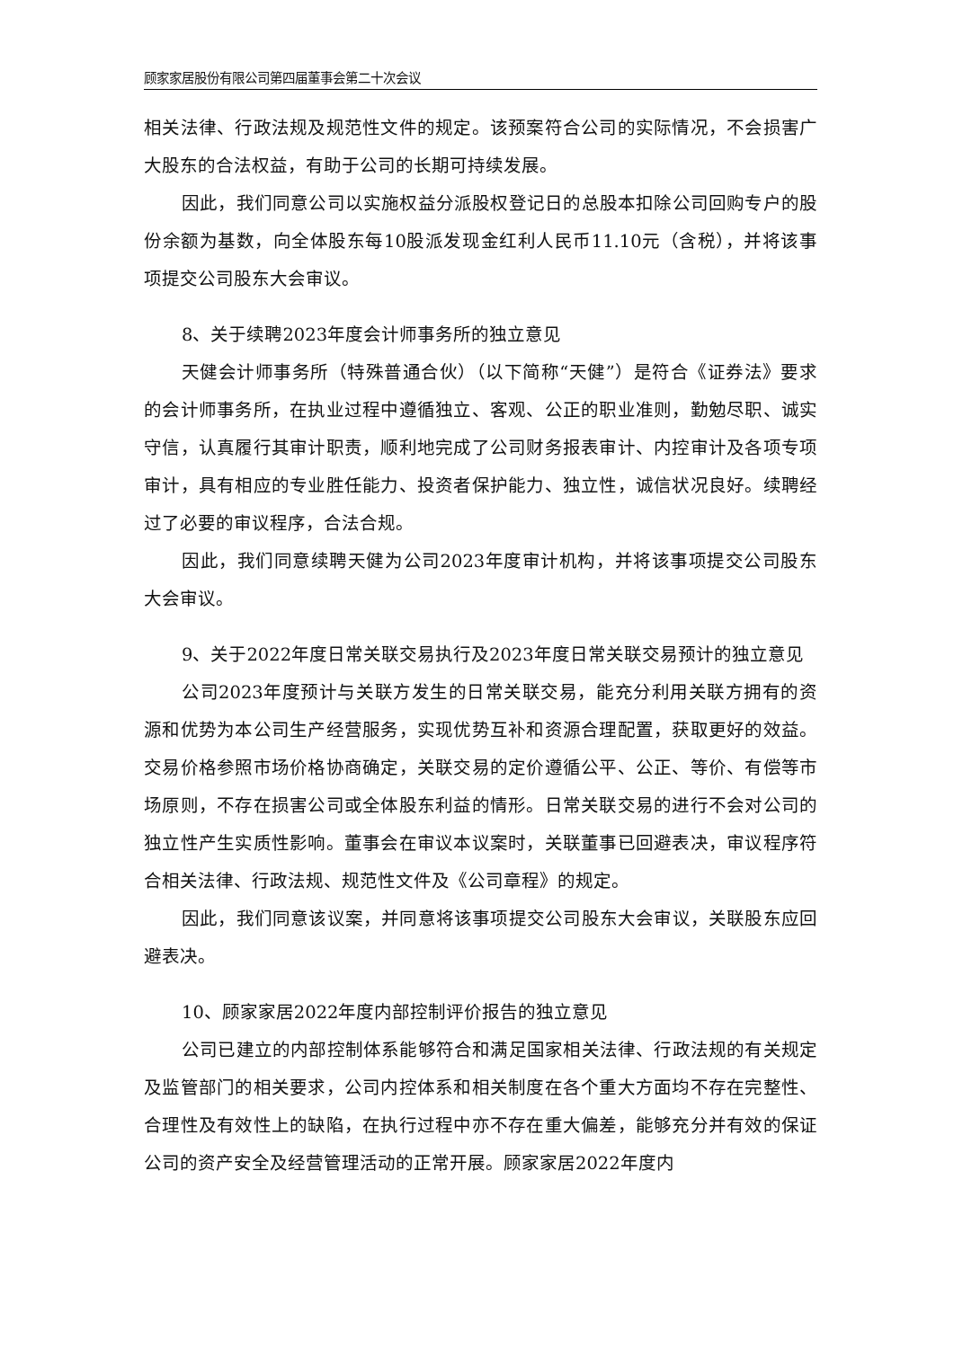顾家家居股份有限公司第四届董事会第二十次会议
相关法律、行政法规及规范性文件的规定。该预案符合公司的实际情况，不会损害广大股东的合法权益，有助于公司的长期可持续发展。
因此，我们同意公司以实施权益分派股权登记日的总股本扣除公司回购专户的股份余额为基数，向全体股东每10股派发现金红利人民币11.10元（含税），并将该事项提交公司股东大会审议。
8、关于续聘2023年度会计师事务所的独立意见
天健会计师事务所（特殊普通合伙）（以下简称“天健”）是符合《证券法》要求的会计师事务所，在执业过程中遵循独立、客观、公正的职业准则，勤勉尽职、诚实守信，认真履行其审计职责，顺利地完成了公司财务报表审计、内控审计及各项专项审计，具有相应的专业胜任能力、投资者保护能力、独立性，诚信状况良好。续聘经过了必要的审议程序，合法合规。
因此，我们同意续聘天健为公司2023年度审计机构，并将该事项提交公司股东大会审议。
9、关于2022年度日常关联交易执行及2023年度日常关联交易预计的独立意见
公司2023年度预计与关联方发生的日常关联交易，能充分利用关联方拥有的资源和优势为本公司生产经营服务，实现优势互补和资源合理配置，获取更好的效益。交易价格参照市场价格协商确定，关联交易的定价遵循公平、公正、等价、有偿等市场原则，不存在损害公司或全体股东利益的情形。日常关联交易的进行不会对公司的独立性产生实质性影响。董事会在审议本议案时，关联董事已回避表决，审议程序符合相关法律、行政法规、规范性文件及《公司章程》的规定。
因此，我们同意该议案，并同意将该事项提交公司股东大会审议，关联股东应回避表决。
10、顾家家居2022年度内部控制评价报告的独立意见
公司已建立的内部控制体系能够符合和满足国家相关法律、行政法规的有关规定及监管部门的相关要求，公司内控体系和相关制度在各个重大方面均不存在完整性、合理性及有效性上的缺陷，在执行过程中亦不存在重大偏差，能够充分并有效的保证公司的资产安全及经营管理活动的正常开展。顾家家居2022年度内